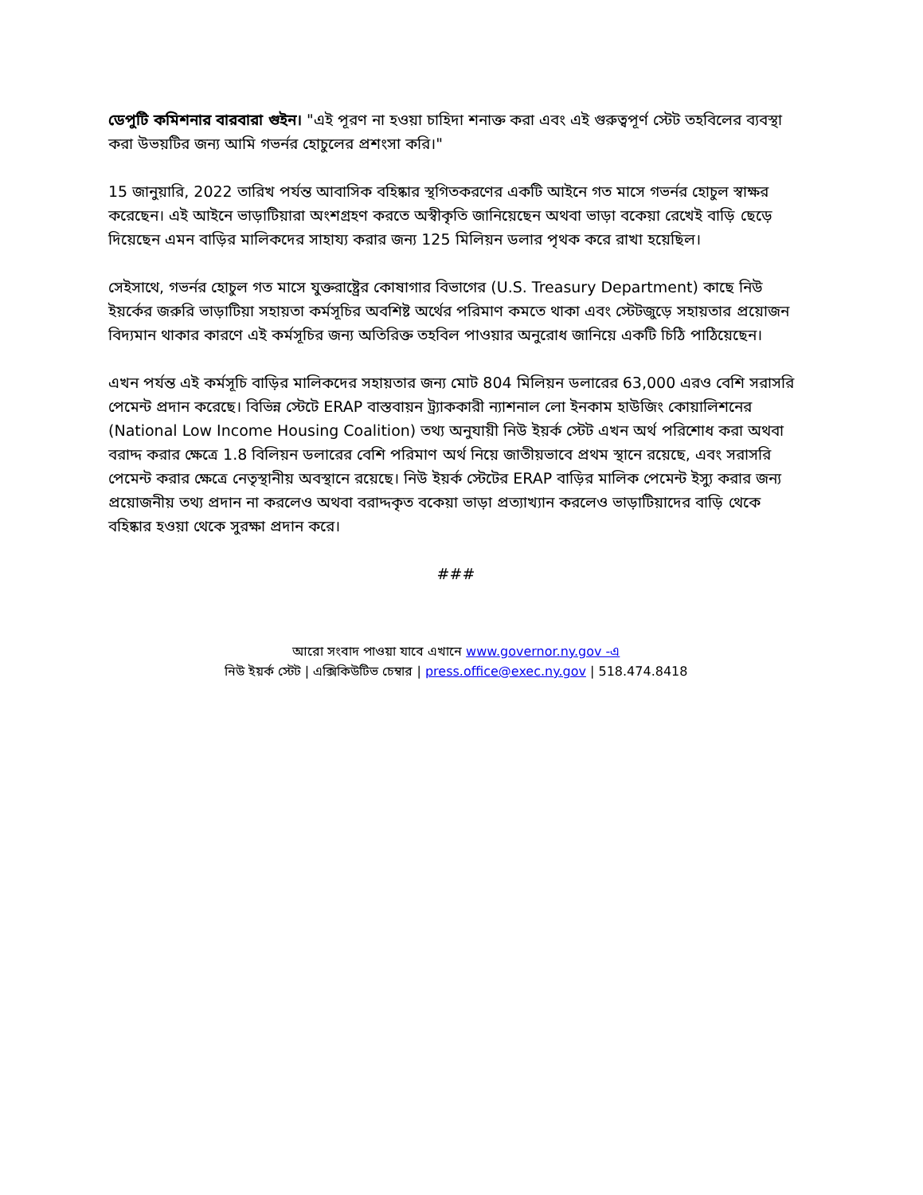ডেপুটি কমিশনার বারবারা গুইন। "এই পূরণ না হওয়া চাহিদা শনাক্ত করা এবং এই গুরুত্বপূর্ণ স্টেট তহবিলের ব্যবস্থা করা উভয়টির জন্য আমি গভর্নর হোচুলের প্রশংসা করি।"
15 জানুয়ারি, 2022 তারিখ পর্যন্ত আবাসিক বহিষ্কার স্থগিতকরণের একটি আইনে গত মাসে গভর্নর হোচুল স্বাক্ষর করেছেন। এই আইনে ভাড়াটিয়ারা অংশগ্রহণ করতে অস্বীকৃতি জানিয়েছেন অথবা ভাড়া বকেয়া রেখেই বাড়ি ছেড়ে দিয়েছেন এমন বাড়ির মালিকদের সাহায্য করার জন্য 125 মিলিয়ন ডলার পৃথক করে রাখা হয়েছিল।
সেইসাথে, গভর্নর হোচুল গত মাসে যুক্তরাষ্ট্রের কোষাগার বিভাগের (U.S. Treasury Department) কাছে নিউ ইয়র্কের জরুরি ভাড়াটিয়া সহায়তা কর্মসূচির অবশিষ্ট অর্থের পরিমাণ কমতে থাকা এবং স্টেটজুড়ে সহায়তার প্রয়োজন বিদ্যমান থাকার কারণে এই কর্মসূচির জন্য অতিরিক্ত তহবিল পাওয়ার অনুরোধ জানিয়ে একটি চিঠি পাঠিয়েছেন।
এখন পর্যন্ত এই কর্মসূচি বাড়ির মালিকদের সহায়তার জন্য মোট 804 মিলিয়ন ডলারের 63,000 এরও বেশি সরাসরি পেমেন্ট প্রদান করেছে। বিভিন্ন স্টেটে ERAP বাস্তবায়ন ট্র্যাককারী ন্যাশনাল লো ইনকাম হাউজিং কোয়ালিশনের (National Low Income Housing Coalition) তথ্য অনুযায়ী নিউ ইয়র্ক স্টেট এখন অর্থ পরিশোধ করা অথবা বরাদ্দ করার ক্ষেত্রে 1.8 বিলিয়ন ডলারের বেশি পরিমাণ অর্থ নিয়ে জাতীয়ভাবে প্রথম স্থানে রয়েছে, এবং সরাসরি পেমেন্ট করার ক্ষেত্রে নেতৃস্থানীয় অবস্থানে রয়েছে। নিউ ইয়র্ক স্টেটের ERAP বাড়ির মালিক পেমেন্ট ইস্যু করার জন্য প্রয়োজনীয় তথ্য প্রদান না করলেও অথবা বরাদ্দকৃত বকেয়া ভাড়া প্রত্যাখ্যান করলেও ভাড়াটিয়াদের বাড়ি থেকে বহিষ্কার হওয়া থেকে সুরক্ষা প্রদান করে।
###
আরো সংবাদ পাওয়া যাবে এখানে www.governor.ny.gov -এ
নিউ ইয়র্ক স্টেট | এক্সিকিউটিভ চেম্বার | press.office@exec.ny.gov | 518.474.8418